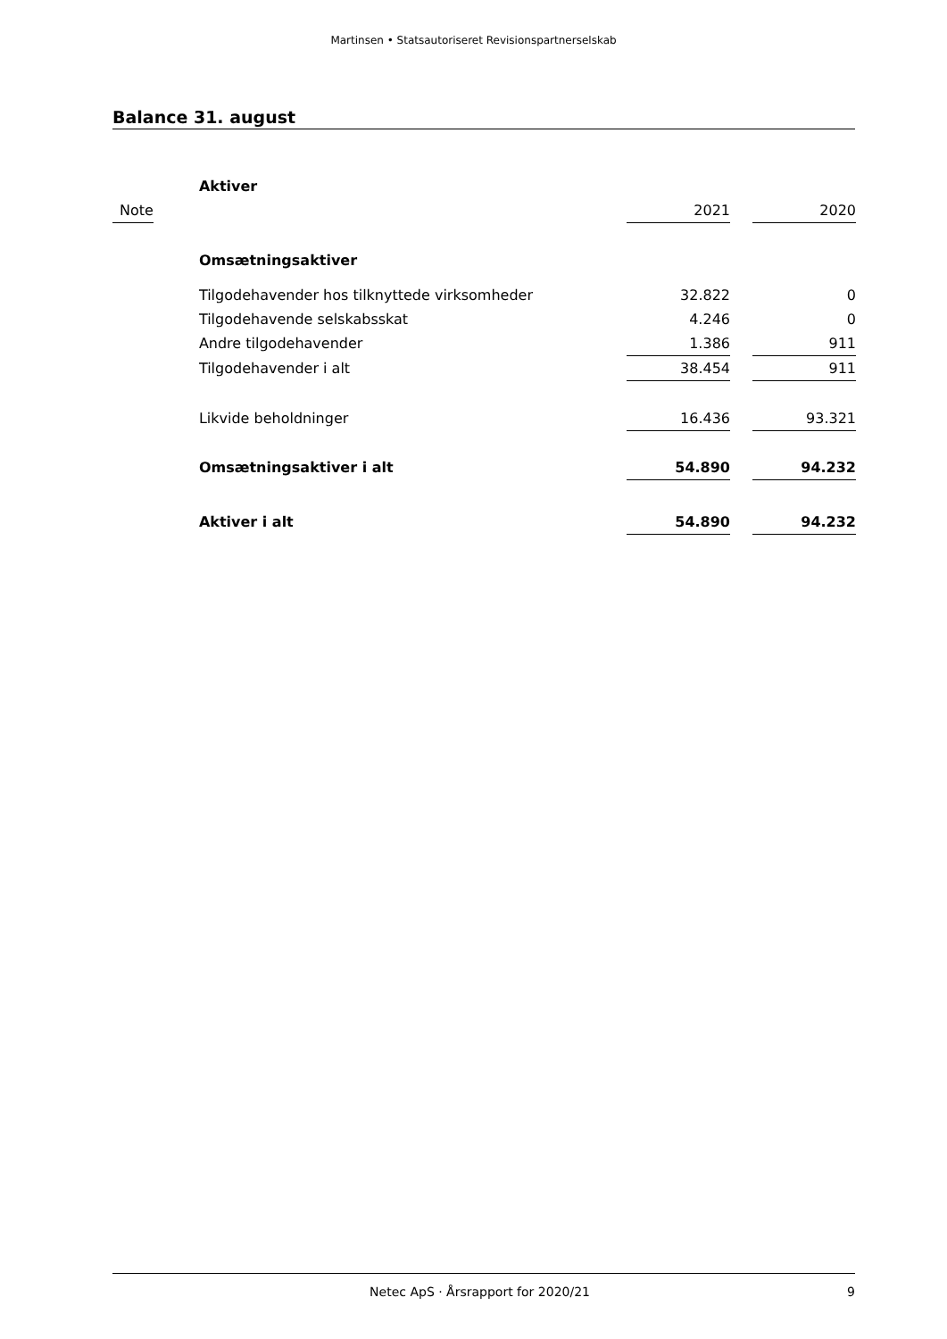Martinsen • Statsautoriseret Revisionspartnerselskab
Balance 31. august
| | Aktiver | | | |
| Note | | 2021 | | 2020 |
| | Omsætningsaktiver | | | |
| | Tilgodehavender hos tilknyttede virksomheder | 32.822 | | 0 |
| | Tilgodehavende selskabsskat | 4.246 | | 0 |
| | Andre tilgodehavender | 1.386 | | 911 |
| | Tilgodehavender i alt | 38.454 | | 911 |
| | Likvide beholdninger | 16.436 | | 93.321 |
| | Omsætningsaktiver i alt | 54.890 | | 94.232 |
| | Aktiver i alt | 54.890 | | 94.232 |
Netec ApS · Årsrapport for 2020/21 9